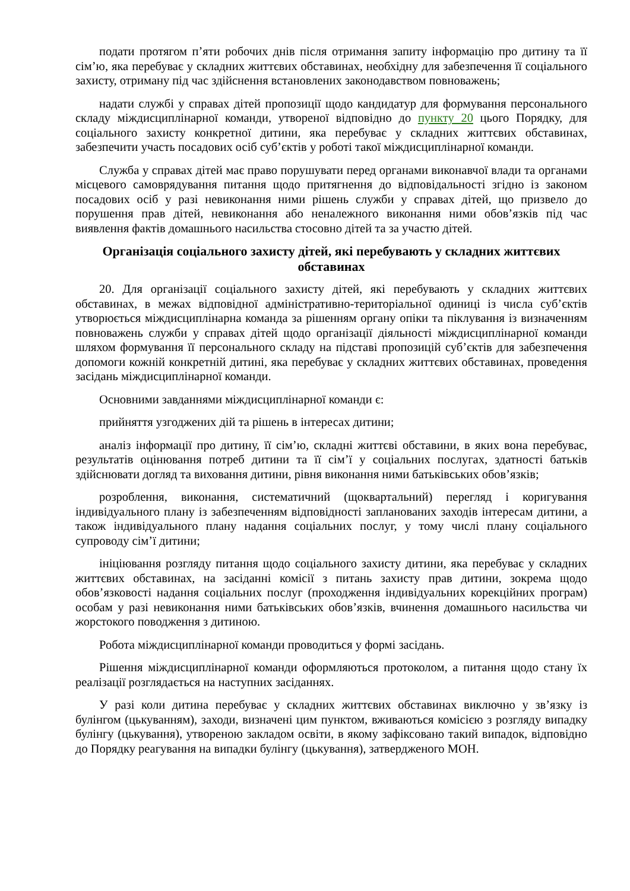подати протягом п’яти робочих днів після отримання запиту інформацію про дитину та її сім’ю, яка перебуває у складних життєвих обставинах, необхідну для забезпечення її соціального захисту, отриману під час здійснення встановлених законодавством повноважень;
надати службі у справах дітей пропозиції щодо кандидатур для формування персонального складу міждисциплінарної команди, утвореної відповідно до пункту 20 цього Порядку, для соціального захисту конкретної дитини, яка перебуває у складних життєвих обставинах, забезпечити участь посадових осіб суб’єктів у роботі такої міждисциплінарної команди.
Служба у справах дітей має право порушувати перед органами виконавчої влади та органами місцевого самоврядування питання щодо притягнення до відповідальності згідно із законом посадових осіб у разі невиконання ними рішень служби у справах дітей, що призвело до порушення прав дітей, невиконання або неналежного виконання ними обов’язків під час виявлення фактів домашнього насильства стосовно дітей та за участю дітей.
Організація соціального захисту дітей, які перебувають у складних життєвих обставинах
20. Для організації соціального захисту дітей, які перебувають у складних життєвих обставинах, в межах відповідної адміністративно-територіальної одиниці із числа суб’єктів утворюється міждисциплінарна команда за рішенням органу опіки та піклування із визначенням повноважень служби у справах дітей щодо організації діяльності міждисциплінарної команди шляхом формування її персонального складу на підставі пропозицій суб’єктів для забезпечення допомоги кожній конкретній дитині, яка перебуває у складних життєвих обставинах, проведення засідань міждисциплінарної команди.
Основними завданнями міждисциплінарної команди є:
прийняття узгоджених дій та рішень в інтересах дитини;
аналіз інформації про дитину, її сім’ю, складні життєві обставини, в яких вона перебуває, результатів оцінювання потреб дитини та її сім’ї у соціальних послугах, здатності батьків здійснювати догляд та виховання дитини, рівня виконання ними батьківських обов’язків;
розроблення, виконання, систематичний (щоквартальний) перегляд і коригування індивідуального плану із забезпеченням відповідності запланованих заходів інтересам дитини, а також індивідуального плану надання соціальних послуг, у тому числі плану соціального супроводу сім’ї дитини;
ініціювання розгляду питання щодо соціального захисту дитини, яка перебуває у складних життєвих обставинах, на засіданні комісії з питань захисту прав дитини, зокрема щодо обов’язковості надання соціальних послуг (проходження індивідуальних корекційних програм) особам у разі невиконання ними батьківських обов’язків, вчинення домашнього насильства чи жорстокого поводження з дитиною.
Робота міждисциплінарної команди проводиться у формі засідань.
Рішення міждисциплінарної команди оформляються протоколом, а питання щодо стану їх реалізації розглядається на наступних засіданнях.
У разі коли дитина перебуває у складних життєвих обставинах виключно у зв’язку із булінгом (цькуванням), заходи, визначені цим пунктом, вживаються комісією з розгляду випадку булінгу (цькування), утвореною закладом освіти, в якому зафіксовано такий випадок, відповідно до Порядку реагування на випадки булінгу (цькування), затвердженого МОН.